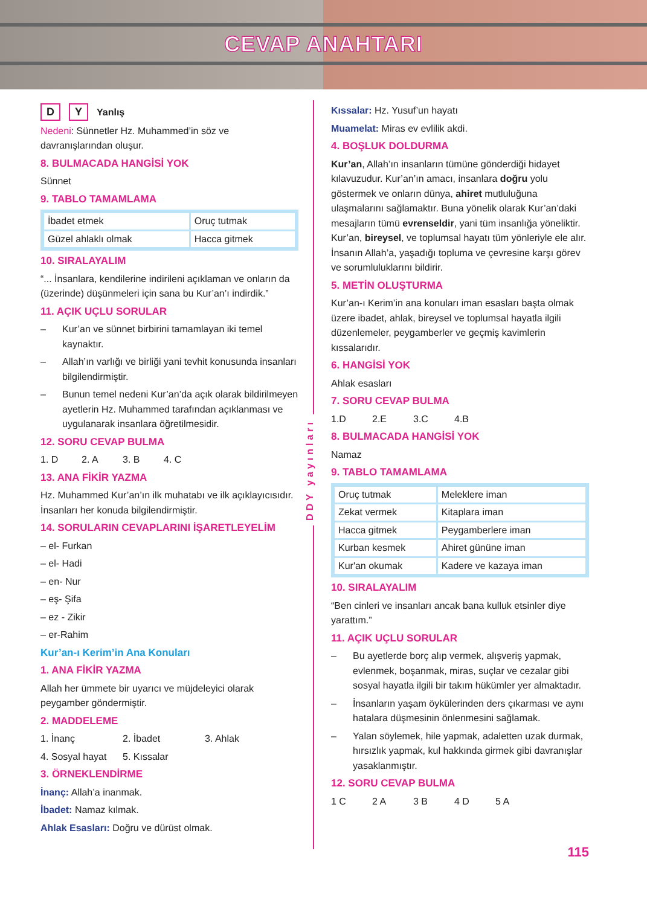CEVAP ANAHTARI
D Y Yanlış
Nedeni: Sünnetler Hz. Muhammed’in söz ve davranışlarından oluşur.
8. BULMACADA HANGİSİ YOK
Sünnet
9. TABLO TAMAMLAMA
| İbadet etmek | Oruç tutmak |
| Güzel ahlaklı olmak | Hacca gitmek |
10. SIRALAYALIM
“... İnsanlara, kendilerine indirileni açıklaman ve onların da (üzerinde) düşünmeleri için sana bu Kur’an’ı indirdik.”
11. AÇIK UÇLU SORULAR
– Kur’an ve sünnet birbirini tamamlayan iki temel kaynaktır.
– Allah’ın varlığı ve birliği yani tevhit konusunda insanları bilgilendirmiştir.
– Bunun temel nedeni Kur’an’da açık olarak bildirilmeyen ayetlerin Hz. Muhammed tarafından açıklanması ve uygulanarak insanlara öğretilmesidir.
12. SORU CEVAP BULMA
1. D 2. A 3. B 4. C
13. ANA FİKİR YAZMA
Hz. Muhammed Kur’an’ın ilk muhatabı ve ilk açıklayıcısıdır. İnsanları her konuda bilgilendirmiştir.
14. SORULARIN CEVAPLARINI İŞARETLEYELİM
– el- Furkan
– el- Hadi
– en- Nur
– eş- Şifa
– ez - Zikir
– er-Rahim
Kur’an-ı Kerim’in Ana Konuları
1. ANA FİKİR YAZMA
Allah her ümmete bir uyarıcı ve müjdeleyici olarak peygamber göndermiştir.
2. MADDELEME
1. İnanç 2. İbadet 3. Ahlak
4. Sosyal hayat 5. Kıssalar
3. ÖRNEKLENDİRME
İnanç: Allah’a inanmak.
İbadet: Namaz kılmak.
Ahlak Esasları: Doğru ve dürüst olmak.
DDY yayınları
Kıssalar: Hz. Yusuf’un hayatı
Muamelat: Miras ev evlilik akdi.
4. BOŞLUK DOLDURMA
Kur’an, Allah’ın insanların tümüne gönderdiği hidayet kılavuzudur. Kur’an’ın amacı, insanlara doğru yolu göstermek ve onların dünya, ahiret mutluluğuna ulaşmalarını sağlamaktır. Buna yönelik olarak Kur’an’daki mesajların tümü evrenseldir, yani tüm insanlığa yöneliktir. Kur’an, bireysel, ve toplumsal hayatı tüm yönleriyle ele alır. İnsanın Allah’a, yaşadığı topluma ve çevresine karşı görev ve sorumluluklarını bildirir.
5. METİN OLUŞTURMA
Kur’an-ı Kerim’in ana konuları iman esasları başta olmak üzere ibadet, ahlak, bireysel ve toplumsal hayatla ilgili düzenlemeler, peygamberler ve geçmiş kavimlerin kıssalarıdır.
6. HANGİSİ YOK
Ahlak esasları
7. SORU CEVAP BULMA
1.D 2.E 3.C 4.B
8. BULMACADA HANGİSİ YOK
Namaz
9. TABLO TAMAMLAMA
| Oruç tutmak | Meleklere iman |
| Zekat vermek | Kitaplara iman |
| Hacca gitmek | Peygamberlere iman |
| Kurban kesmek | Ahiret gününe iman |
| Kur'an okumak | Kadere ve kazaya iman |
10. SIRALAYALIM
“Ben cinleri ve insanları ancak bana kulluk etsinler diye yarattım.”
11. AÇIK UÇLU SORULAR
– Bu ayetlerde borç alıp vermek, alışveriş yapmak, evlenmek, boşanmak, miras, suçlar ve cezalar gibi sosyal hayatla ilgili bir takım hükümler yer almaktadır.
– İnsanların yaşam öykülerinden ders çıkarması ve aynı hatalara düşmesinin önlenmesini sağlamak.
– Yalan söylemek, hile yapmak, adaletten uzak durmak, hırsızlık yapmak, kul hakkında girmek gibi davranışlar yasaklanmıştır.
12. SORU CEVAP BULMA
1 C 2 A 3 B 4 D 5 A
115